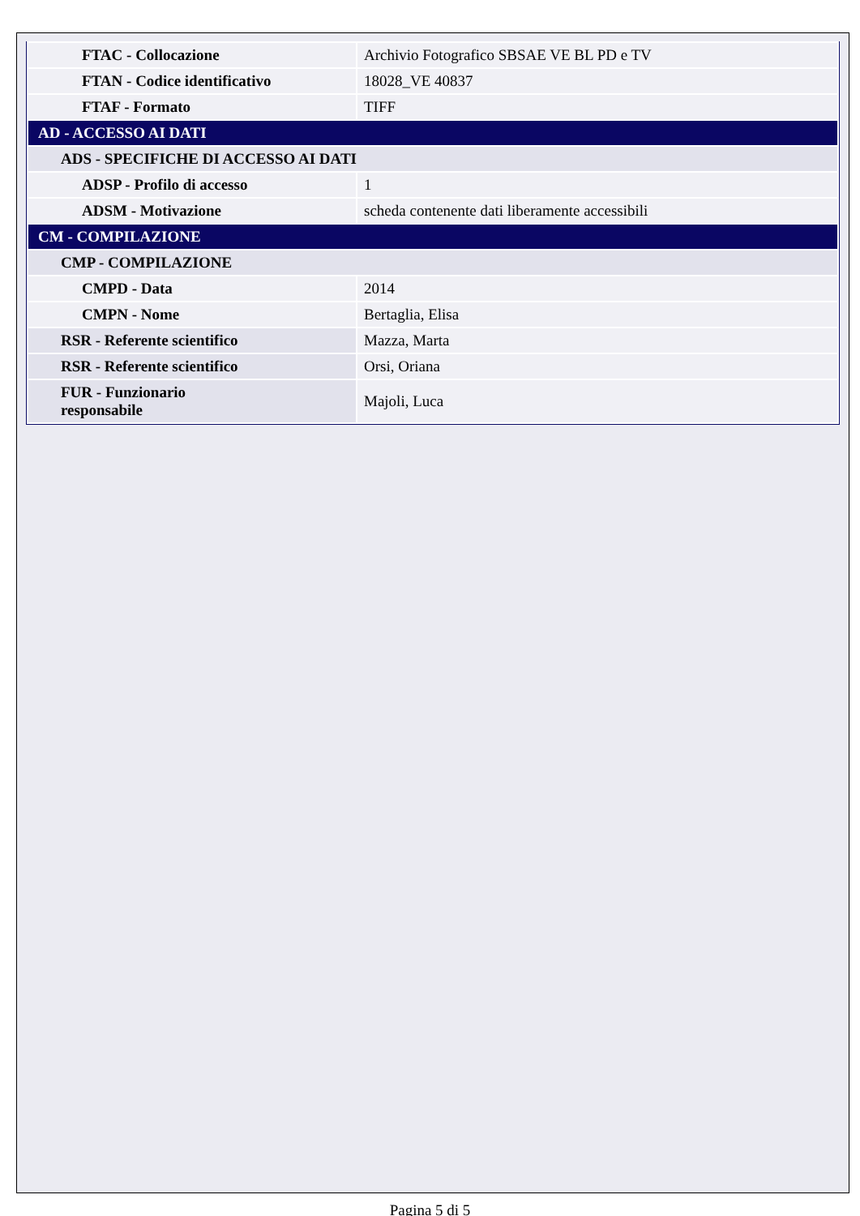| FTAC - Collocazione | Archivio Fotografico SBSAE VE BL PD e TV |
| FTAN - Codice identificativo | 18028_VE 40837 |
| FTAF - Formato | TIFF |
| AD - ACCESSO AI DATI | |
| ADS - SPECIFICHE DI ACCESSO AI DATI | |
| ADSP - Profilo di accesso | 1 |
| ADSM - Motivazione | scheda contenente dati liberamente accessibili |
| CM - COMPILAZIONE | |
| CMP - COMPILAZIONE | |
| CMPD - Data | 2014 |
| CMPN - Nome | Bertaglia, Elisa |
| RSR - Referente scientifico | Mazza, Marta |
| RSR - Referente scientifico | Orsi, Oriana |
| FUR - Funzionario responsabile | Majoli, Luca |
Pagina 5 di 5